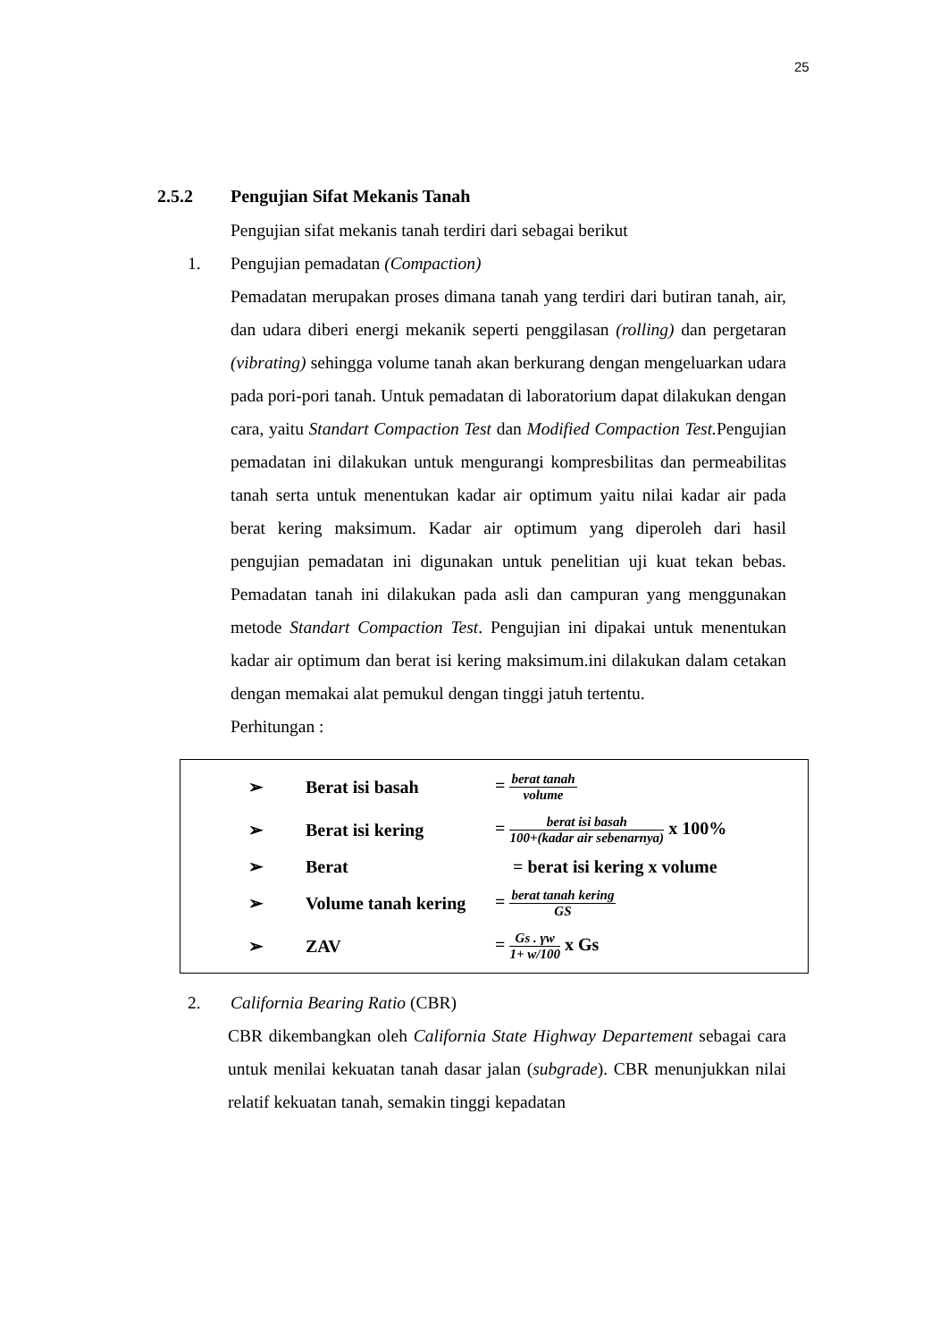25
2.5.2 Pengujian Sifat Mekanis Tanah
Pengujian sifat mekanis tanah terdiri dari sebagai berikut
1. Pengujian pemadatan (Compaction)
Pemadatan merupakan proses dimana tanah yang terdiri dari butiran tanah, air, dan udara diberi energi mekanik seperti penggilasan (rolling) dan pergetaran (vibrating) sehingga volume tanah akan berkurang dengan mengeluarkan udara pada pori-pori tanah. Untuk pemadatan di laboratorium dapat dilakukan dengan cara, yaitu Standart Compaction Test dan Modified Compaction Test. Pengujian pemadatan ini dilakukan untuk mengurangi kompresbilitas dan permeabilitas tanah serta untuk menentukan kadar air optimum yaitu nilai kadar air pada berat kering maksimum. Kadar air optimum yang diperoleh dari hasil pengujian pemadatan ini digunakan untuk penelitian uji kuat tekan bebas. Pemadatan tanah ini dilakukan pada asli dan campuran yang menggunakan metode Standart Compaction Test. Pengujian ini dipakai untuk menentukan kadar air optimum dan berat isi kering maksimum.ini dilakukan dalam cetakan dengan memakai alat pemukul dengan tinggi jatuh tertentu.
Perhitungan :
➢ Berat isi basah = berat tanah volume
➢ Berat isi kering = berat isi basah 100+(kadar air sebenarnya) x 100%
➢ Berat = berat isi kering x volume
➢ Volume tanah kering = berat tanah kering GS
➢ ZAV = Gs . γw 1+ w/100 x Gs
2. California Bearing Ratio (CBR)
CBR dikembangkan oleh California State Highway Departement sebagai cara untuk menilai kekuatan tanah dasar jalan (subgrade). CBR menunjukkan nilai relatif kekuatan tanah, semakin tinggi kepadatan